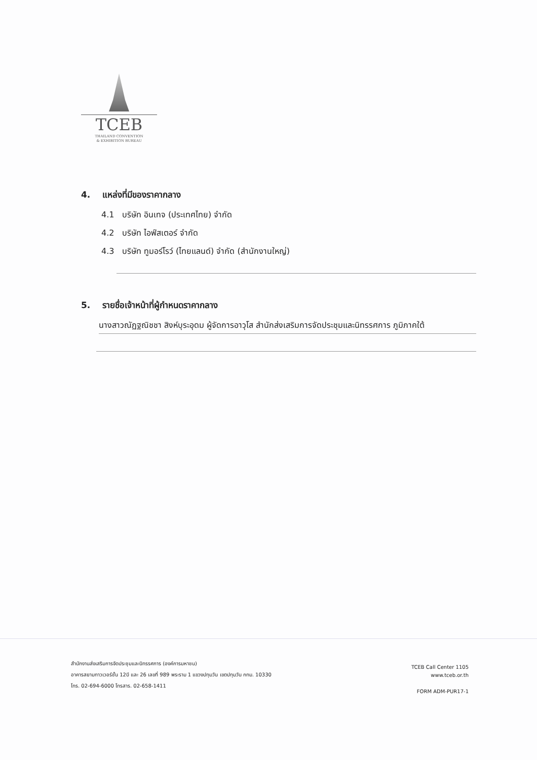TCEB
THAILAND CONVENTION
& EXHIBITION BUREAU
4. แหล่งที่มีของราคากลาง
4.1 บริษัท อินเทจ (ประเทศไทย) จำกัด
4.2 บริษัท ไอฟ์สเตอร์ จำกัด
4.3 บริษัท ทูมอร์โรว์ (ไทยแลนด์) จำกัด (สำนักงานใหญ่)
5. รายชื่อเจ้าหน้าที่ผู้กำหนดราคากลาง
นางสาวณัฏฐณิชชา สิงห์บุระอุดม ผู้จัดการอาวุโส สำนักส่งเสริมการจัดประชุมและนิทรรศการ ภูมิภาคใต้
สำนักงานส่งเสริมการจัดประชุมและนิทรรศการ (องค์การมหาชน)
อาคารสยามทาวเวอร์ชั้น 12บี และ 26 เลขที่ 989 พระราม 1 แขวงปทุมวัน เขตปทุมวัน กทม. 10330
โทร. 02-694-6000 โทรสาร. 02-658-1411
TCEB Call Center 1105
www.tceb.or.th
FORM ADM-PUR17-1